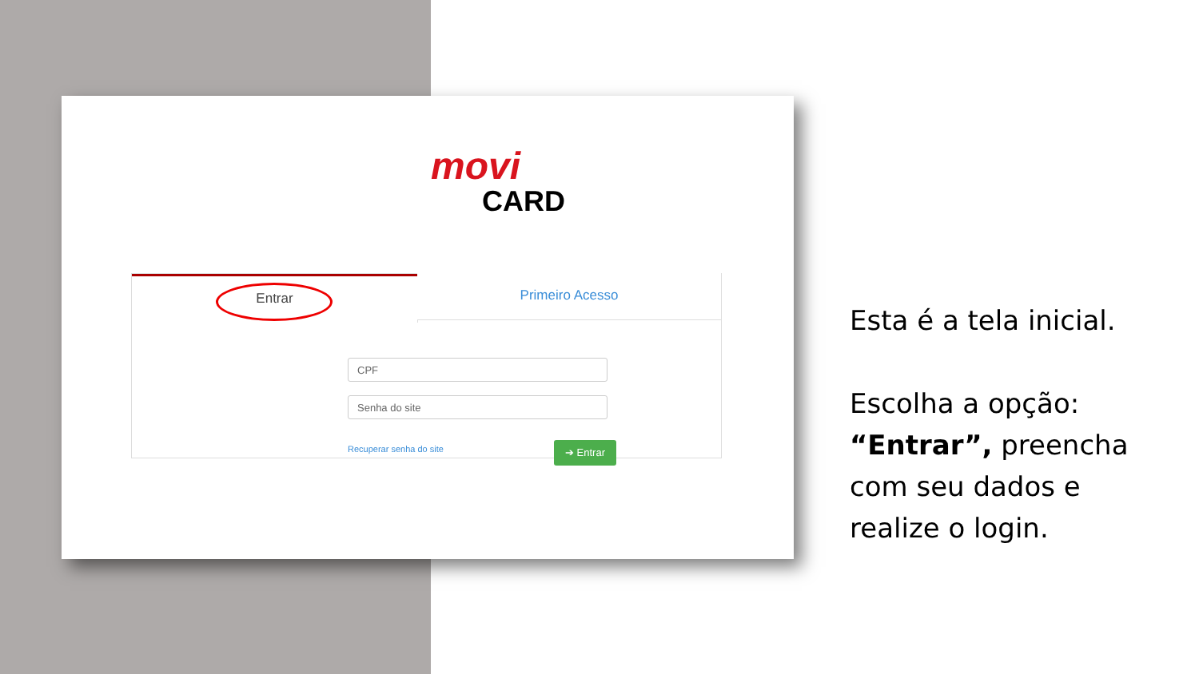movi
CARD
Entrar Primeiro Acesso
CPF
Senha do site
Recuperar senha do site ➔ Entrar
Esta é a tela inicial.
Escolha a opção:
“Entrar”, preencha
com seu dados e
realize o login.